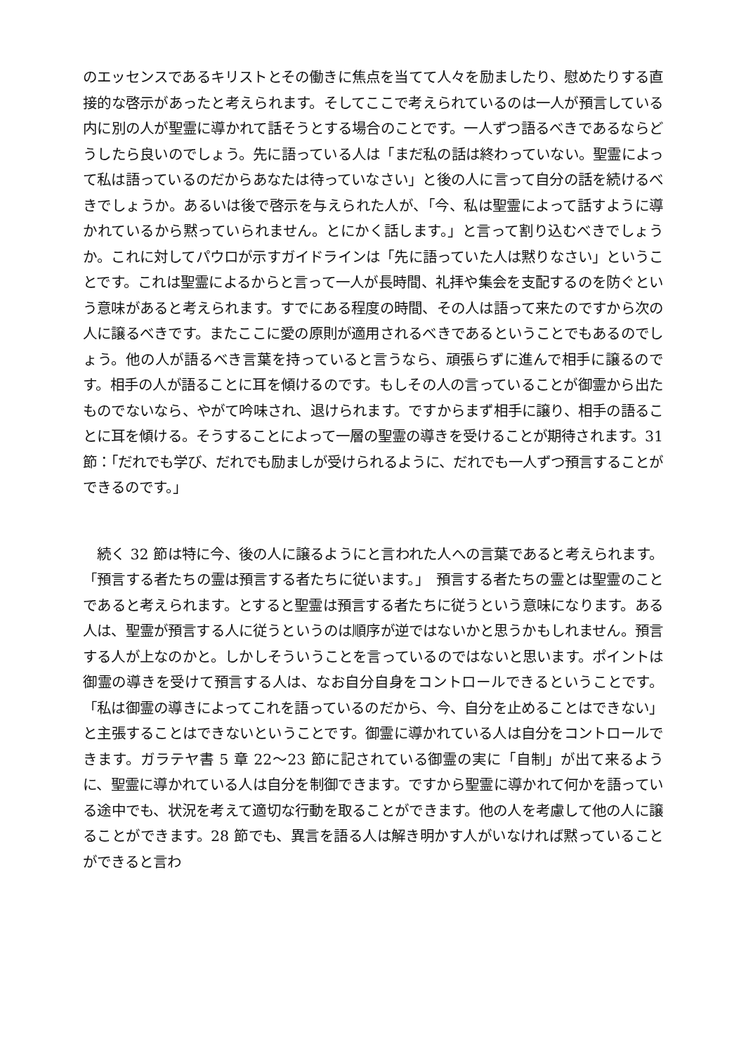のエッセンスであるキリストとその働きに焦点を当てて人々を励ましたり、慰めたりする直接的な啓示があったと考えられます。そしてここで考えられているのは一人が預言している内に別の人が聖霊に導かれて話そうとする場合のことです。一人ずつ語るべきであるならどうしたら良いのでしょう。先に語っている人は「まだ私の話は終わっていない。聖霊によって私は語っているのだからあなたは待っていなさい」と後の人に言って自分の話を続けるべきでしょうか。あるいは後で啓示を与えられた人が、「今、私は聖霊によって話すように導かれているから黙っていられません。とにかく話します。」と言って割り込むべきでしょうか。これに対してパウロが示すガイドラインは「先に語っていた人は黙りなさい」ということです。これは聖霊によるからと言って一人が長時間、礼拝や集会を支配するのを防ぐという意味があると考えられます。すでにある程度の時間、その人は語って来たのですから次の人に譲るべきです。またここに愛の原則が適用されるべきであるということでもあるのでしょう。他の人が語るべき言葉を持っていると言うなら、頑張らずに進んで相手に譲るのです。相手の人が語ることに耳を傾けるのです。もしその人の言っていることが御霊から出たものでないなら、やがて吟味され、退けられます。ですからまず相手に譲り、相手の語ることに耳を傾ける。そうすることによって一層の聖霊の導きを受けることが期待されます。31 節：「だれでも学び、だれでも励ましが受けられるように、だれでも一人ずつ預言することができるのです。」
　続く 32 節は特に今、後の人に譲るようにと言われた人への言葉であると考えられます。「預言する者たちの霊は預言する者たちに従います。」　預言する者たちの霊とは聖霊のことであると考えられます。とすると聖霊は預言する者たちに従うという意味になります。ある人は、聖霊が預言する人に従うというのは順序が逆ではないかと思うかもしれません。預言する人が上なのかと。しかしそういうことを言っているのではないと思います。ポイントは御霊の導きを受けて預言する人は、なお自分自身をコントロールできるということです。「私は御霊の導きによってこれを語っているのだから、今、自分を止めることはできない」と主張することはできないということです。御霊に導かれている人は自分をコントロールできます。ガラテヤ書 5 章 22〜23 節に記されている御霊の実に「自制」が出て来るように、聖霊に導かれている人は自分を制御できます。ですから聖霊に導かれて何かを語っている途中でも、状況を考えて適切な行動を取ることができます。他の人を考慮して他の人に譲ることができます。28 節でも、異言を語る人は解き明かす人がいなければ黙っていることができると言わ